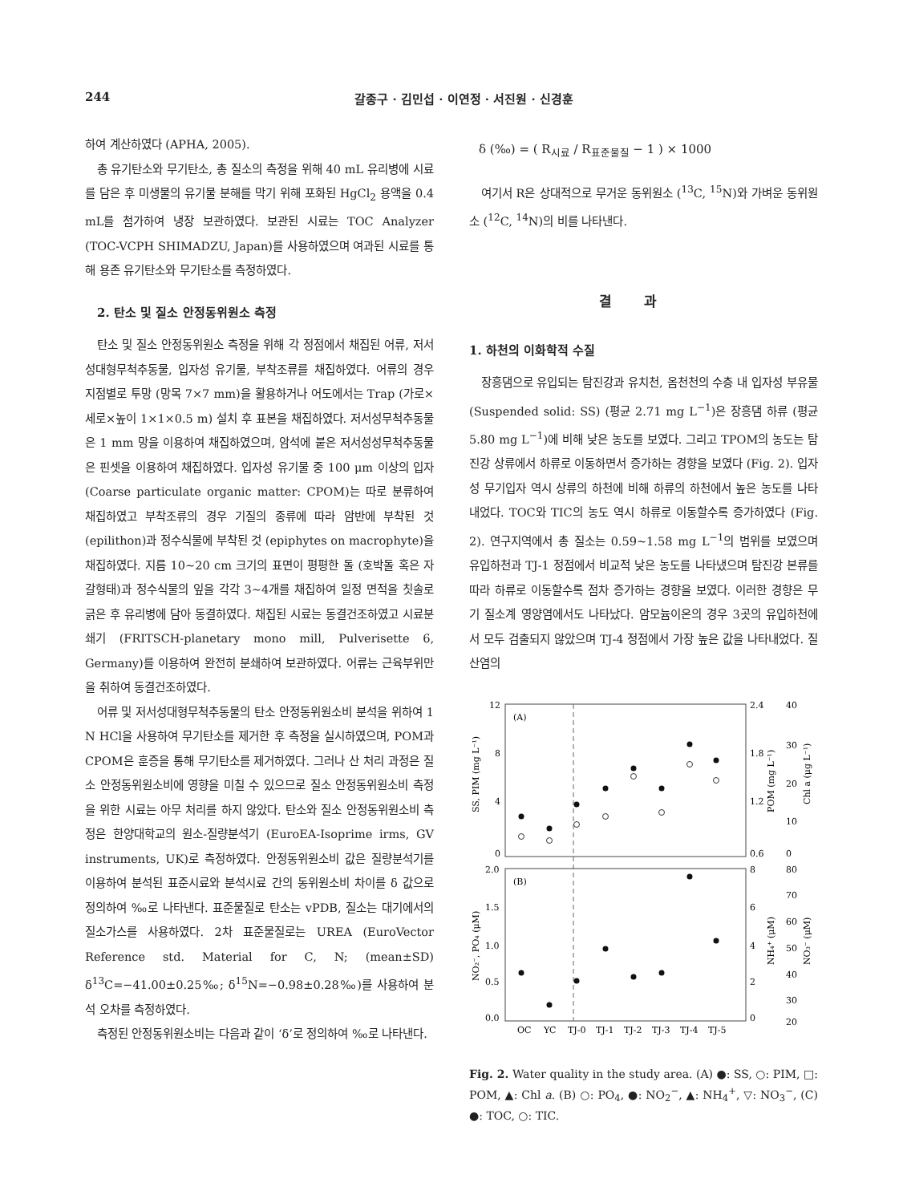244 갈종구 · 김민섭 · 이연정 · 서진원 · 신경훈
하여 계산하였다 (APHA, 2005).
총 유기탄소와 무기탄소, 총 질소의 측정을 위해 40 mL 유리병에 시료를 담은 후 미생물의 유기물 분해를 막기 위해 포화된 HgCl<sub>2</sub> 용액을 0.4 mL를 첨가하여 냉장 보관하였다. 보관된 시료는 TOC Analyzer (TOC-VCPH SHIMADZU, Japan)를 사용하였으며 여과된 시료를 통해 용존 유기탄소와 무기탄소를 측정하였다.
2. 탄소 및 질소 안정동위원소 측정
탄소 및 질소 안정동위원소 측정을 위해 각 정점에서 채집된 어류, 저서성대형무척추동물, 입자성 유기물, 부착조류를 채집하였다. 어류의 경우 지점별로 투망 (망목 7×7 mm)을 활용하거나 어도에서는 Trap (가로×세로×높이 1×1×0.5 m) 설치 후 표본을 채집하였다. 저서성무척추동물은 1 mm 망을 이용하여 채집하였으며, 암석에 붙은 저서성성무척추동물은 핀셋을 이용하여 채집하였다. 입자성 유기물 중 100 μm 이상의 입자 (Coarse particulate organic matter: CPOM)는 따로 분류하여 채집하였고 부착조류의 경우 기질의 종류에 따라 암반에 부착된 것 (epilithon)과 정수식물에 부착된 것 (epiphytes on macrophyte)을 채집하였다. 지름 10~20 cm 크기의 표면이 평평한 돌 (호박돌 혹은 자갈형태)과 정수식물의 잎을 각각 3~4개를 채집하여 일정 면적을 칫솔로 긁은 후 유리병에 담아 동결하였다. 채집된 시료는 동결건조하였고 시료분쇄기 (FRITSCH-planetary mono mill, Pulverisette 6, Germany)를 이용하여 완전히 분쇄하여 보관하였다. 어류는 근육부위만을 취하여 동결건조하였다.
어류 및 저서성대형무척추동물의 탄소 안정동위원소비 분석을 위하여 1 N HCl을 사용하여 무기탄소를 제거한 후 측정을 실시하였으며, POM과 CPOM은 훈증을 통해 무기탄소를 제거하였다. 그러나 산 처리 과정은 질소 안정동위원소비에 영향을 미칠 수 있으므로 질소 안정동위원소비 측정을 위한 시료는 아무 처리를 하지 않았다. 탄소와 질소 안정동위원소비 측정은 한양대학교의 원소-질량분석기 (EuroEA-Isoprime irms, GV instruments, UK)로 측정하였다. 안정동위원소비 값은 질량분석기를 이용하여 분석된 표준시료와 분석시료 간의 동위원소비 차이를 δ 값으로 정의하여 ‰로 나타낸다. 표준물질로 탄소는 vPDB, 질소는 대기에서의 질소가스를 사용하였다. 2차 표준물질로는 UREA (EuroVector Reference std. Material for C, N; (mean±SD) δ<sup>13</sup>C=−41.00±0.25‰; δ<sup>15</sup>N=−0.98±0.28‰)를 사용하여 분석 오차를 측정하였다.
측정된 안정동위원소비는 다음과 같이 ‘δ’로 정의하여 ‰로 나타낸다.
δ (‰) = ( R<sub>시료</sub> / R<sub>표준물질</sub> − 1 ) × 1000
여기서 R은 상대적으로 무거운 동위원소 (<sup>13</sup>C, <sup>15</sup>N)와 가벼운 동위원소 (<sup>12</sup>C, <sup>14</sup>N)의 비를 나타낸다.
결과
1. 하천의 이화학적 수질
장흥댐으로 유입되는 탐진강과 유치천, 옴천천의 수층 내 입자성 부유물 (Suspended solid: SS) (평균 2.71 mg L<sup>−1</sup>)은 장흥댐 하류 (평균 5.80 mg L<sup>−1</sup>)에 비해 낮은 농도를 보였다. 그리고 TPOM의 농도는 탐진강 상류에서 하류로 이동하면서 증가하는 경향을 보였다 (Fig. 2). 입자성 무기입자 역시 상류의 하천에 비해 하류의 하천에서 높은 농도를 나타내었다. TOC와 TIC의 농도 역시 하류로 이동할수록 증가하였다 (Fig. 2). 연구지역에서 총 질소는 0.59~1.58 mg L<sup>−1</sup>의 범위를 보였으며 유입하천과 TJ-1 정점에서 비교적 낮은 농도를 나타냈으며 탐진강 본류를 따라 하류로 이동할수록 점차 증가하는 경향을 보였다. 이러한 경향은 무기 질소계 영양염에서도 나타났다. 암모늄이온의 경우 3곳의 유입하천에서 모두 검출되지 않았으며 TJ-4 정점에서 가장 높은 값을 나타내었다. 질산염의
(A)
(B)
12
8
4
0
2.4
1.8
1.2
0.6
40
30
20
10
0
2.0
1.5
1.0
0.5
0.0
8
6
4
2
0
80
70
60
50
40
30
20
SS, PIM (mg L⁻¹)
POM (mg L⁻¹)
Chl a (μg L⁻¹)
NO₂⁻, PO₄ (μM)
NH₄⁺ (μM)
NO₃⁻ (μM)
OC
YC
TJ-0
TJ-1
TJ-2
TJ-3
TJ-4
TJ-5
Fig. 2. Water quality in the study area. (A) ●: SS, ○: PIM, □: POM, ▲: Chl a. (B) ○: PO<sub>4</sub>, ●: NO<sub>2</sub><sup>−</sup>, ▲: NH<sub>4</sub><sup>+</sup>, ▽: NO<sub>3</sub><sup>−</sup>, (C) ●: TOC, ○: TIC.